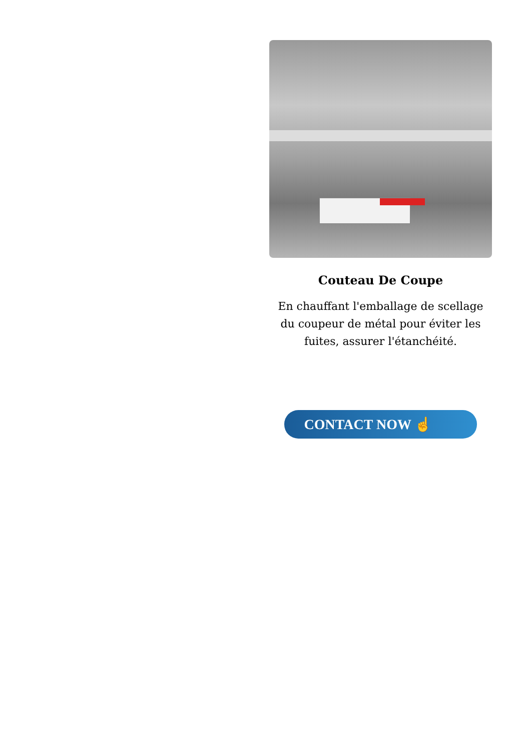Couteau De Coupe
En chauffant l'emballage de scellage du coupeur de métal pour éviter les fuites, assurer l'étanchéité.
CONTACT NOW ☝